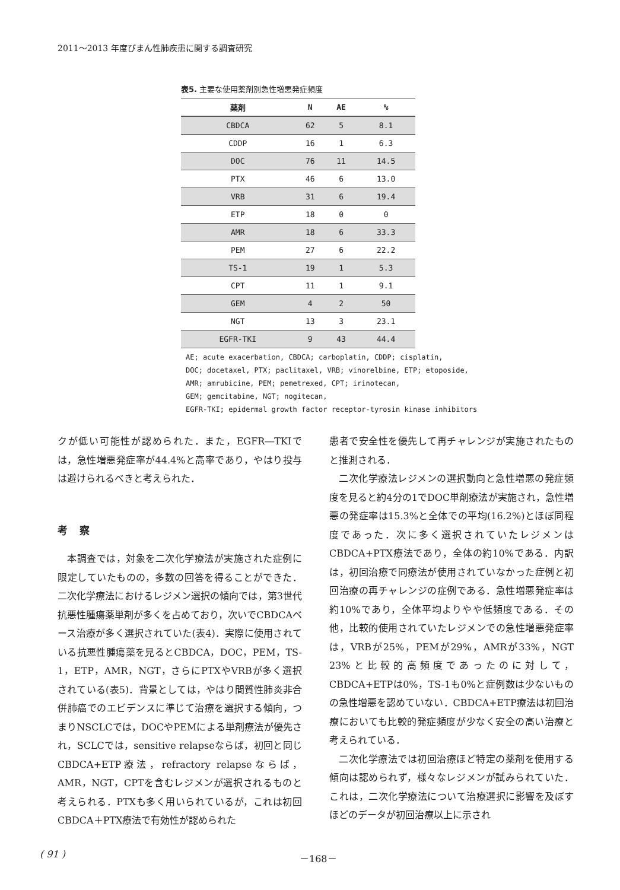2011～2013 年度びまん性肺疾患に関する調査研究
表5. 主要な使用薬剤別急性増悪発症頻度
| 薬剤 | N | AE | % |
| --- | --- | --- | --- |
| CBDCA | 62 | 5 | 8.1 |
| CDDP | 16 | 1 | 6.3 |
| DOC | 76 | 11 | 14.5 |
| PTX | 46 | 6 | 13.0 |
| VRB | 31 | 6 | 19.4 |
| ETP | 18 | 0 | 0 |
| AMR | 18 | 6 | 33.3 |
| PEM | 27 | 6 | 22.2 |
| TS-1 | 19 | 1 | 5.3 |
| CPT | 11 | 1 | 9.1 |
| GEM | 4 | 2 | 50 |
| NGT | 13 | 3 | 23.1 |
| EGFR-TKI | 9 | 43 | 44.4 |
AE; acute exacerbation, CBDCA; carboplatin, CDDP; cisplatin,
DOC; docetaxel, PTX; paclitaxel, VRB; vinorelbine, ETP; etoposide,
AMR; amrubicine, PEM; pemetrexed, CPT; irinotecan,
GEM; gemcitabine, NGT; nogitecan,
EGFR-TKI; epidermal growth factor receptor-tyrosin kinase inhibitors
クが低い可能性が認められた．また，EGFR―TKIでは，急性増悪発症率が44.4%と高率であり，やはり投与は避けられるべきと考えられた．
考察
本調査では，対象を二次化学療法が実施された症例に限定していたものの，多数の回答を得ることができた．二次化学療法におけるレジメン選択の傾向では，第3世代抗悪性腫瘍薬単剤が多くを占めており，次いでCBDCAベース治療が多く選択されていた(表4)．実際に使用されている抗悪性腫瘍薬を見るとCBDCA，DOC，PEM，TS-1，ETP，AMR，NGT，さらにPTXやVRBが多く選択されている(表5)．背景としては，やはり間質性肺炎非合併肺癌でのエビデンスに準じて治療を選択する傾向，つまりNSCLCでは，DOCやPEMによる単剤療法が優先され，SCLCでは，sensitive relapseならば，初回と同じCBDCA+ETP療法，refractory relapseならば，AMR，NGT，CPTを含むレジメンが選択されるものと考えられる．PTXも多く用いられているが，これは初回CBDCA＋PTX療法で有効性が認められた
患者で安全性を優先して再チャレンジが実施されたものと推測される．
二次化学療法レジメンの選択動向と急性増悪の発症頻度を見ると約4分の1でDOC単剤療法が実施され，急性増悪の発症率は15.3%と全体での平均(16.2%)とほぼ同程度であった．次に多く選択されていたレジメンはCBDCA+PTX療法であり，全体の約10%である．内訳は，初回治療で同療法が使用されていなかった症例と初回治療の再チャレンジの症例である．急性増悪発症率は約10%であり，全体平均よりやや低頻度である．その他，比較的使用されていたレジメンでの急性増悪発症率は，VRBが25%，PEMが29%，AMRが33%，NGT 23%と比較的高頻度であったのに対して，CBDCA+ETPは0%，TS-1も0%と症例数は少ないものの急性増悪を認めていない．CBDCA+ETP療法は初回治療においても比較的発症頻度が少なく安全の高い治療と考えられている．
二次化学療法では初回治療ほど特定の薬剤を使用する傾向は認められず，様々なレジメンが試みられていた．これは，二次化学療法について治療選択に影響を及ぼすほどのデータが初回治療以上に示され
( 91 ) －168－